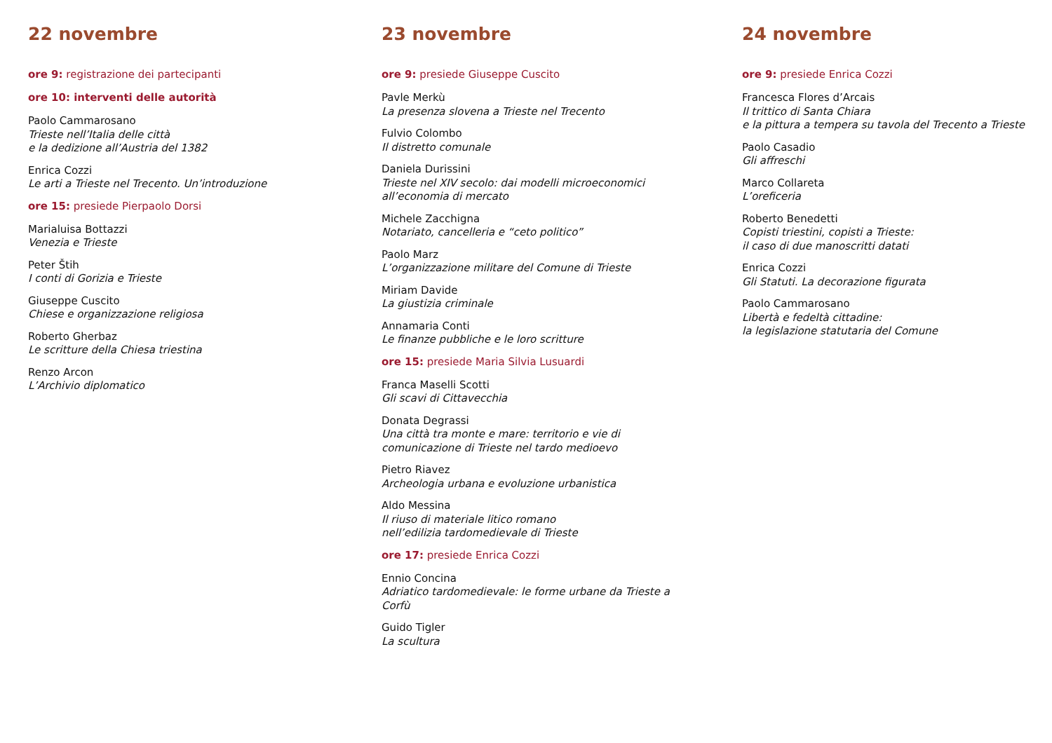22 novembre
ore 9: registrazione dei partecipanti
ore 10: interventi delle autorità
Paolo Cammarosano
Trieste nell’Italia delle città
e la dedizione all’Austria del 1382
Enrica Cozzi
Le arti a Trieste nel Trecento. Un’introduzione
ore 15: presiede Pierpaolo Dorsi
Marialuisa Bottazzi
Venezia e Trieste
Peter Štih
I conti di Gorizia e Trieste
Giuseppe Cuscito
Chiese e organizzazione religiosa
Roberto Gherbaz
Le scritture della Chiesa triestina
Renzo Arcon
L’Archivio diplomatico
23 novembre
ore 9: presiede Giuseppe Cuscito
Pavle Merkù
La presenza slovena a Trieste nel Trecento
Fulvio Colombo
Il distretto comunale
Daniela Durissini
Trieste nel XIV secolo: dai modelli microeconomici
all’economia di mercato
Michele Zacchigna
Notariato, cancelleria e “ceto politico”
Paolo Marz
L’organizzazione militare del Comune di Trieste
Miriam Davide
La giustizia criminale
Annamaria Conti
Le finanze pubbliche e le loro scritture
ore 15: presiede Maria Silvia Lusuardi
Franca Maselli Scotti
Gli scavi di Cittavecchia
Donata Degrassi
Una città tra monte e mare: territorio e vie di
comunicazione di Trieste nel tardo medioevo
Pietro Riavez
Archeologia urbana e evoluzione urbanistica
Aldo Messina
Il riuso di materiale litico romano
nell’edilizia tardomedievale di Trieste
ore 17: presiede Enrica Cozzi
Ennio Concina
Adriatico tardomedievale: le forme urbane da Trieste a
Corfù
Guido Tigler
La scultura
24 novembre
ore 9: presiede Enrica Cozzi
Francesca Flores d’Arcais
Il trittico di Santa Chiara
e la pittura a tempera su tavola del Trecento a Trieste
Paolo Casadio
Gli affreschi
Marco Collareta
L’oreficeria
Roberto Benedetti
Copisti triestini, copisti a Trieste:
il caso di due manoscritti datati
Enrica Cozzi
Gli Statuti. La decorazione figurata
Paolo Cammarosano
Libertà e fedeltà cittadine:
la legislazione statutaria del Comune